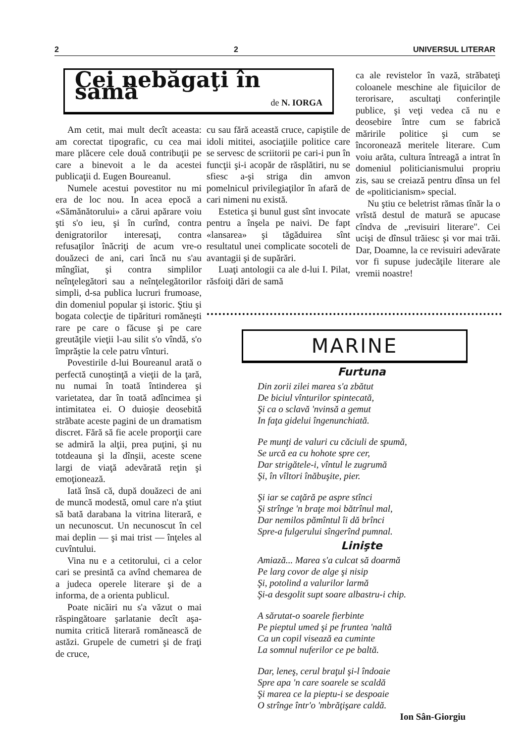2 2 UNIVERSUL LITERAR
Cei nebăgaţi în samă
de N. IORGA
Am cetit, mai mult decît aceasta: am corectat tipografic, cu cea mai mare plăcere cele două contribuţii pe care a binevoit a le da acestei publicaţii d. Eugen Boureanul.
Numele acestui povestitor nu mi era de loc nou. In acea epocă a «Sămănătorului» a cărui apărare voiu şti s'o ieu, şi în curînd, contra denigratorilor interesaţi, contra refusaţilor înăcriţi de acum vre-o douăzeci de ani, cari încă nu s'au mîngîiat, şi contra simplilor neînţelegători sau a neînţelegătorilor simpli, d-sa publica lucruri frumoase, din domeniul popular şi istoric. Ştiu şi bogata colecţie de tipărituri romăneşti rare pe care o făcuse şi pe care greutăţile vieţii l-au silit s'o vîndă, s'o împrăştie la cele patru vînturi.
Povestirile d-lui Boureanul arată o perfectă cunoştinţă a vieţii de la ţară, nu numai în toată întinderea şi varietatea, dar în toată adîncimea şi intimitatea ei. O duioşie deosebită străbate aceste pagini de un dramatism discret. Fără să fie acele proporţii care se admiră la alţii, prea puţini, şi nu totdeauna şi la dînşii, aceste scene largi de viaţă adevărată reţin şi emoţionează.
Iată însă că, după douăzeci de ani de muncă modestă, omul care n'a ştiut să bată darabana la vitrina literară, e un necunoscut. Un necunoscut în cel mai deplin — şi mai trist — înţeles al cuvîntului.
Vina nu e a cetitorului, ci a celor cari se presintă ca avînd chemarea de a judeca operele literare şi de a informa, de a orienta publicul.
Poate nicăiri nu s'a văzut o mai răspingătoare şarlatanie decît aşa-numita critică literară romănească de astăzi. Grupele de cumetri şi de fraţi de cruce,
cu sau fără această cruce, capiştile de idoli mititei, asociaţiile politice care se servesc de scriitorii pe cari-i pun în funcţii şi-i acopăr de răsplătiri, nu se sfiesc a-şi striga din amvon pomelnicul privilegiaţilor în afară de cari nimeni nu există.
Estetica şi bunul gust sînt invocate pentru a înşela pe naivi. De fapt «lansarea» şi tăgăduirea sînt resultatul unei complicate socoteli de avantagii şi de supărări.
Luaţi antologii ca ale d-lui I. Pilat, răsfoiţi dări de samă
ca ale revistelor în vază, străbateţi coloanele meschine ale fiţuicilor de terorisare, ascultaţi conferinţile publice, şi veţi vedea că nu e deosebire între cum se fabrică măririle politice şi cum se încoronează meritele literare. Cum voiu arăta, cultura întreagă a intrat în domeniul politicianismului propriu zis, sau se creiază pentru dînsa un fel de «politicianism» special.
Nu ştiu ce beletrist rămas tînăr la o vrîstă destul de matură se apucase cîndva de „revisuiri literare". Cei ucişi de dînsul trăiesc şi vor mai trăi. Dar, Doamne, la ce revisuiri adevărate vor fi supuse judecăţile literare ale vremii noastre!
MARINE
Furtuna
Din zorii zilei marea s'a zbătut
De biciul vînturilor spintecată,
Şi ca o sclavă 'nvinsă a gemut
In faţa gidelui îngenunchiată.
Pe munţi de valuri cu căciuli de spumă,
Se urcă ea cu hohote spre cer,
Dar strigătele-i, vîntul le zugrumă
Şi, în vîltori înăbuşite, pier.
Şi iar se caţără pe aspre stînci
Şi strînge 'n braţe moi bătrînul mal,
Dar nemilos pămîntul îi dă brînci
Spre-a fulgerului sîngerînd pumnal.
Linişte
Amiază... Marea s'a culcat să doarmă
Pe larg covor de alge şi nisip
Şi, potolind a valurilor larmă
Şi-a desgolit supt soare albastru-i chip.
A sărutat-o soarele fierbinte
Pe pieptul umed şi pe fruntea 'naltă
Ca un copil visează ea cuminte
La somnul nuferilor ce pe baltă.
Dar, leneş, cerul braţul şi-l îndoaie
Spre apa 'n care soarele se scaldă
Şi marea ce la pieptu-i se despoaie
O strînge într'o 'mbrăţişare caldă.
Ion Sân-Giorgiu